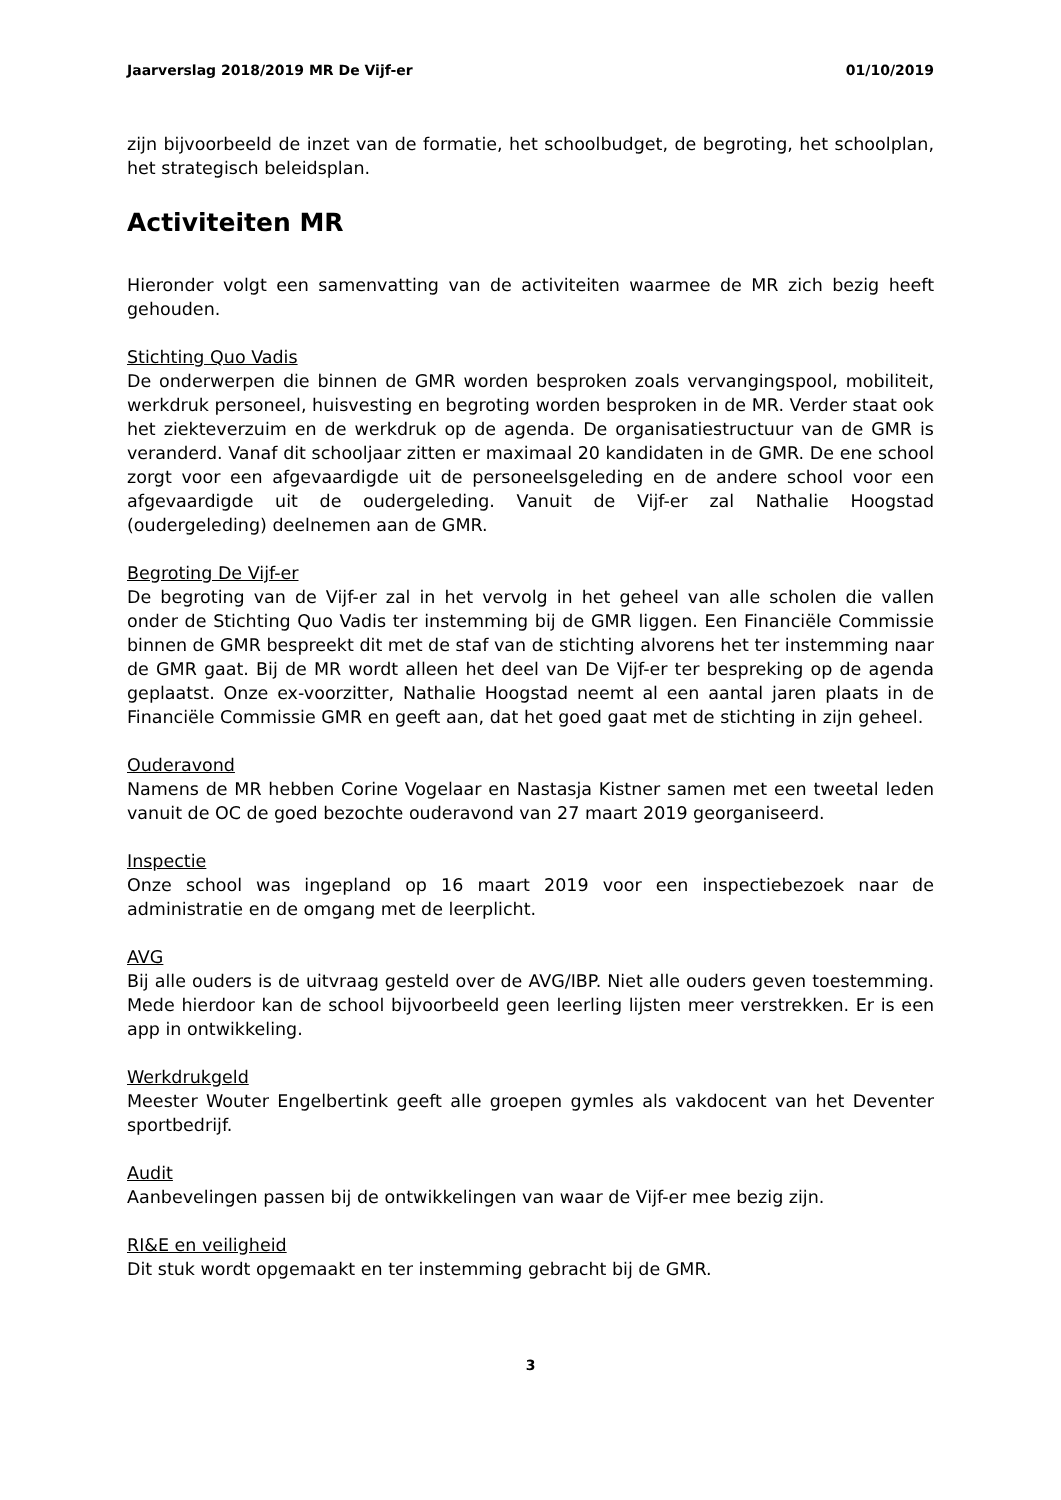Jaarverslag 2018/2019 MR De Vijf-er 01/10/2019
zijn bijvoorbeeld de inzet van de formatie, het schoolbudget, de begroting, het schoolplan, het strategisch beleidsplan.
Activiteiten MR
Hieronder volgt een samenvatting van de activiteiten waarmee de MR zich bezig heeft gehouden.
Stichting Quo Vadis
De onderwerpen die binnen de GMR worden besproken zoals vervangingspool, mobiliteit, werkdruk personeel, huisvesting en begroting worden besproken in de MR. Verder staat ook het ziekteverzuim en de werkdruk op de agenda. De organisatiestructuur van de GMR is veranderd. Vanaf dit schooljaar zitten er maximaal 20 kandidaten in de GMR. De ene school zorgt voor een afgevaardigde uit de personeelsgeleding en de andere school voor een afgevaardigde uit de oudergeleding. Vanuit de Vijf-er zal Nathalie Hoogstad (oudergeleding) deelnemen aan de GMR.
Begroting De Vijf-er
De begroting van de Vijf-er zal in het vervolg in het geheel van alle scholen die vallen onder de Stichting Quo Vadis ter instemming bij de GMR liggen. Een Financiële Commissie binnen de GMR bespreekt dit met de staf van de stichting alvorens het ter instemming naar de GMR gaat. Bij de MR wordt alleen het deel van De Vijf-er ter bespreking op de agenda geplaatst. Onze ex-voorzitter, Nathalie Hoogstad neemt al een aantal jaren plaats in de Financiële Commissie GMR en geeft aan, dat het goed gaat met de stichting in zijn geheel.
Ouderavond
Namens de MR hebben Corine Vogelaar en Nastasja Kistner samen met een tweetal leden vanuit de OC de goed bezochte ouderavond van 27 maart 2019 georganiseerd.
Inspectie
Onze school was ingepland op 16 maart 2019 voor een inspectiebezoek naar de administratie en de omgang met de leerplicht.
AVG
Bij alle ouders is de uitvraag gesteld over de AVG/IBP. Niet alle ouders geven toestemming. Mede hierdoor kan de school bijvoorbeeld geen leerling lijsten meer verstrekken. Er is een app in ontwikkeling.
Werkdrukgeld
Meester Wouter Engelbertink geeft alle groepen gymles als vakdocent van het Deventer sportbedrijf.
Audit
Aanbevelingen passen bij de ontwikkelingen van waar de Vijf-er mee bezig zijn.
RI&E en veiligheid
Dit stuk wordt opgemaakt en ter instemming gebracht bij de GMR.
3